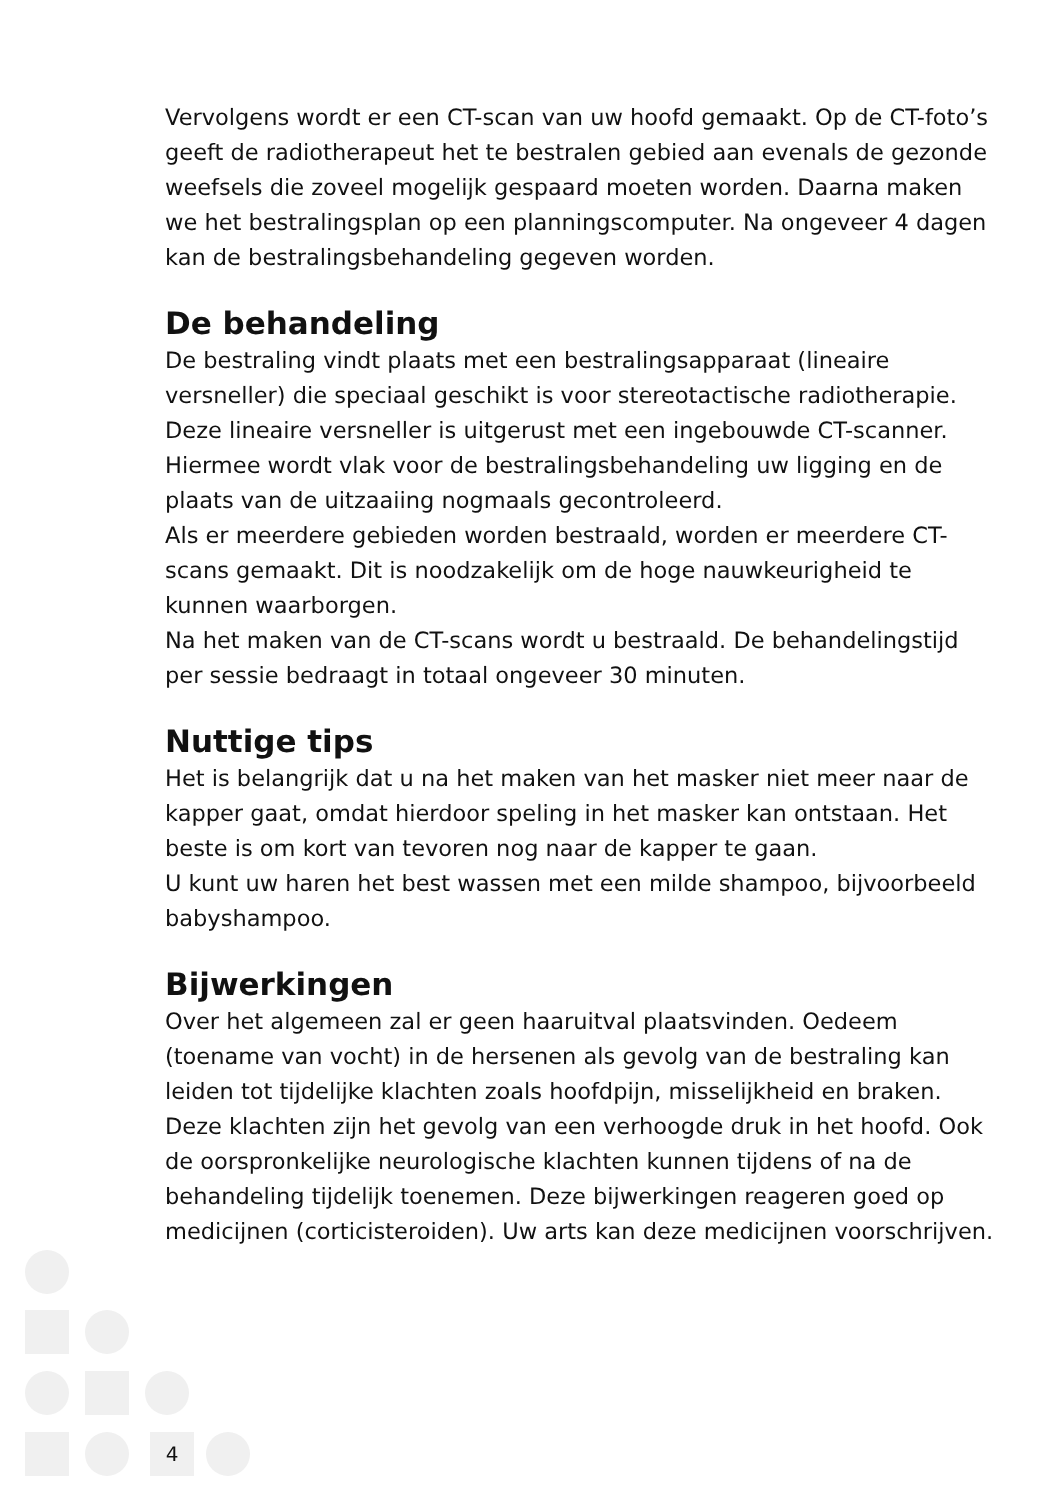Vervolgens wordt er een CT-scan van uw hoofd gemaakt. Op de CT-foto’s geeft de radiotherapeut het te bestralen gebied aan evenals de gezonde weefsels die zoveel mogelijk gespaard moeten worden. Daarna maken we het bestralingsplan op een planningscomputer. Na ongeveer 4 dagen kan de bestralingsbehandeling gegeven worden.
De behandeling
De bestraling vindt plaats met een bestralingsapparaat (lineaire versneller) die speciaal geschikt is voor stereotactische radiotherapie. Deze lineaire versneller is uitgerust met een ingebouwde CT-scanner. Hiermee wordt vlak voor de bestralingsbehandeling uw ligging en de plaats van de uitzaaiing nogmaals gecontroleerd.
Als er meerdere gebieden worden bestraald, worden er meerdere CT-scans gemaakt. Dit is noodzakelijk om de hoge nauwkeurigheid te kunnen waarborgen.
Na het maken van de CT-scans wordt u bestraald. De behandelingstijd per sessie bedraagt in totaal ongeveer 30 minuten.
Nuttige tips
Het is belangrijk dat u na het maken van het masker niet meer naar de kapper gaat, omdat hierdoor speling in het masker kan ontstaan. Het beste is om kort van tevoren nog naar de kapper te gaan.
U kunt uw haren het best wassen met een milde shampoo, bijvoorbeeld babyshampoo.
Bijwerkingen
Over het algemeen zal er geen haaruitval plaatsvinden. Oedeem (toename van vocht) in de hersenen als gevolg van de bestraling kan leiden tot tijdelijke klachten zoals hoofdpijn, misselijkheid en braken. Deze klachten zijn het gevolg van een verhoogde druk in het hoofd. Ook de oorspronkelijke neurologische klachten kunnen tijdens of na de behandeling tijdelijk toenemen. Deze bijwerkingen reageren goed op medicijnen (corticisteroiden). Uw arts kan deze medicijnen voorschrijven.
4